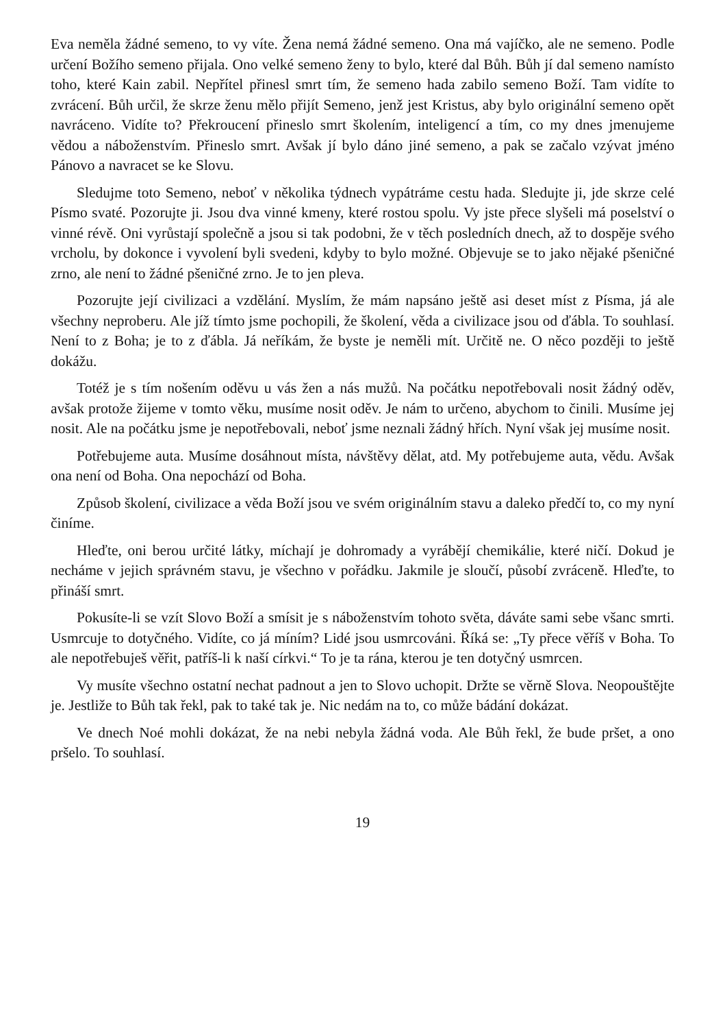Eva neměla žádné semeno, to vy víte. Žena nemá žádné semeno. Ona má vajíčko, ale ne semeno. Podle určení Božího semeno přijala. Ono velké semeno ženy to bylo, které dal Bůh. Bůh jí dal semeno namísto toho, které Kain zabil. Nepřítel přinesl smrt tím, že semeno hada zabilo semeno Boží. Tam vidíte to zvrácení. Bůh určil, že skrze ženu mělo přijít Semeno, jenž jest Kristus, aby bylo originální semeno opět navráceno. Vidíte to? Překroucení přineslo smrt školením, inteligencí a tím, co my dnes jmenujeme vědou a náboženstvím. Přineslo smrt. Avšak jí bylo dáno jiné semeno, a pak se začalo vzývat jméno Pánovo a navracet se ke Slovu.
Sledujme toto Semeno, neboť v několika týdnech vypátráme cestu hada. Sledujte ji, jde skrze celé Písmo svaté. Pozorujte ji. Jsou dva vinné kmeny, které rostou spolu. Vy jste přece slyšeli má poselství o vinné révě. Oni vyrůstají společně a jsou si tak podobni, že v těch posledních dnech, až to dospěje svého vrcholu, by dokonce i vyvolení byli svedeni, kdyby to bylo možné. Objevuje se to jako nějaké pšeničné zrno, ale není to žádné pšeničné zrno. Je to jen pleva.
Pozorujte její civilizaci a vzdělání. Myslím, že mám napsáno ještě asi deset míst z Písma, já ale všechny neproberu. Ale jíž tímto jsme pochopili, že školení, věda a civilizace jsou od ďábla. To souhlasí. Není to z Boha; je to z ďábla. Já neříkám, že byste je neměli mít. Určitě ne. O něco později to ještě dokážu.
Totéž je s tím nošením oděvu u vás žen a nás mužů. Na počátku nepotřebovali nosit žádný oděv, avšak protože žijeme v tomto věku, musíme nosit oděv. Je nám to určeno, abychom to činili. Musíme jej nosit. Ale na počátku jsme je nepotřebovali, neboť jsme neznali žádný hřích. Nyní však jej musíme nosit.
Potřebujeme auta. Musíme dosáhnout místa, návštěvy dělat, atd. My potřebujeme auta, vědu. Avšak ona není od Boha. Ona nepochází od Boha.
Způsob školení, civilizace a věda Boží jsou ve svém originálním stavu a daleko předčí to, co my nyní činíme.
Hleďte, oni berou určité látky, míchají je dohromady a vyrábějí chemikálie, které ničí. Dokud je necháme v jejich správném stavu, je všechno v pořádku. Jakmile je sloučí, působí zvráceně. Hleďte, to přináší smrt.
Pokusíte-li se vzít Slovo Boží a smísit je s náboženstvím tohoto světa, dáváte sami sebe všanc smrti. Usmrcuje to dotyčného. Vidíte, co já míním? Lidé jsou usmrcováni. Říká se: „Ty přece věříš v Boha. To ale nepotřebuješ věřit, patříš-li k naší církvi.“ To je ta rána, kterou je ten dotyčný usmrcen.
Vy musíte všechno ostatní nechat padnout a jen to Slovo uchopit. Držte se věrně Slova. Neopouštějte je. Jestliže to Bůh tak řekl, pak to také tak je. Nic nedám na to, co může bádání dokázat.
Ve dnech Noé mohli dokázat, že na nebi nebyla žádná voda. Ale Bůh řekl, že bude pršet, a ono pršelo. To souhlasí.
19